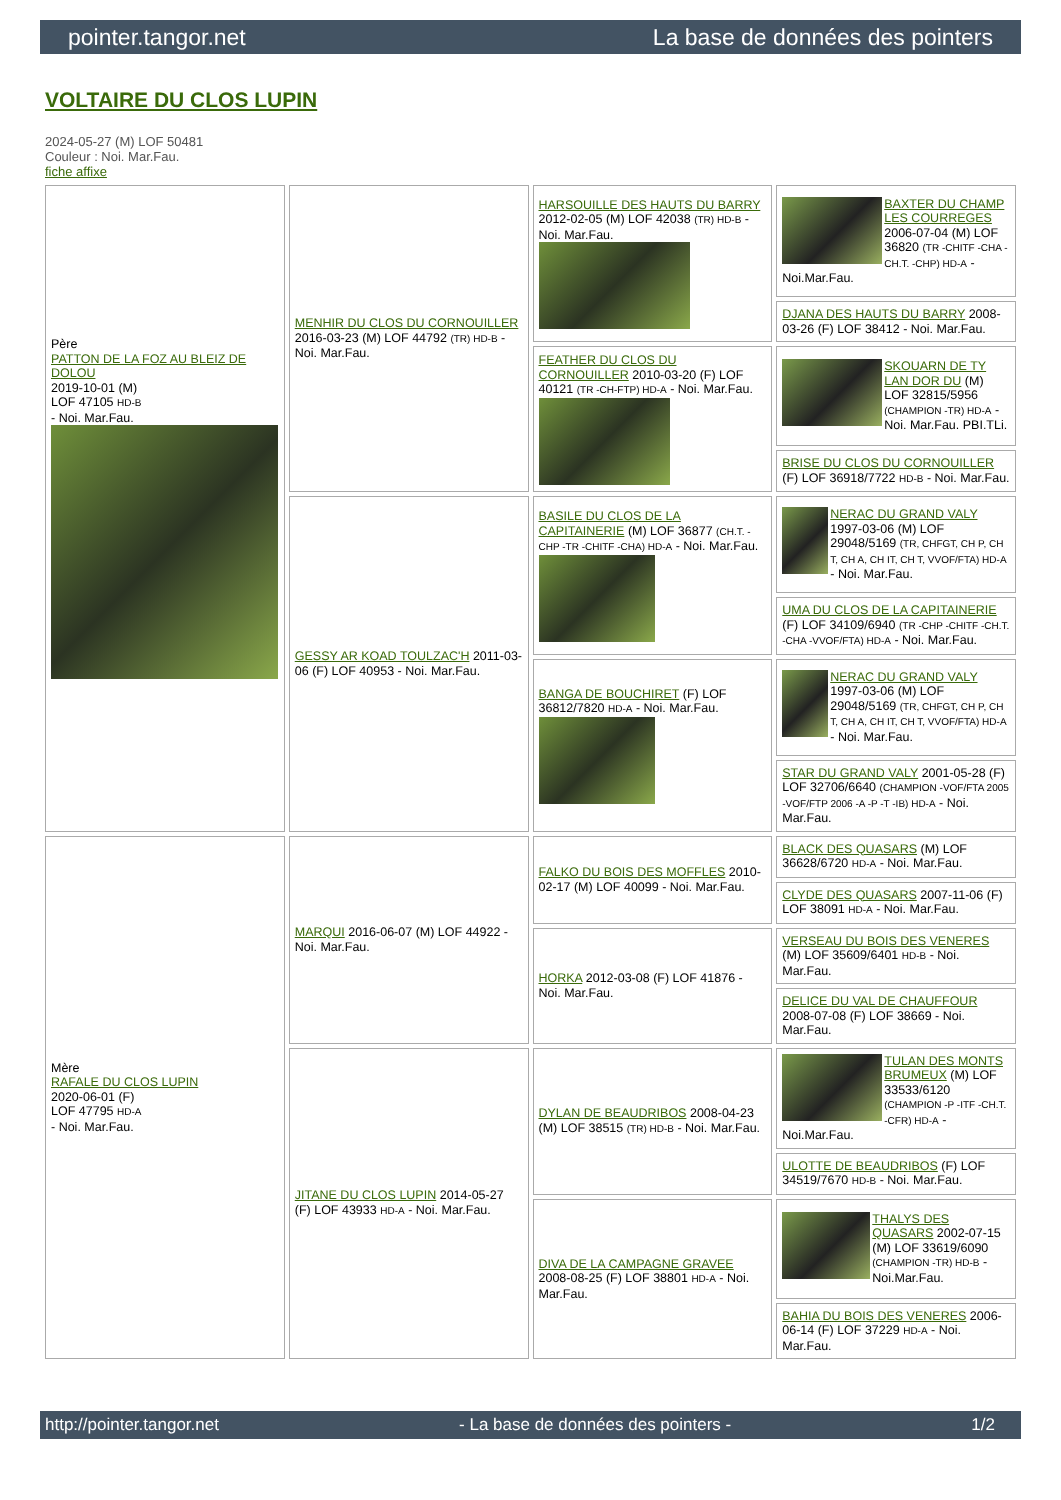pointer.tangor.net La base de données des pointers
VOLTAIRE DU CLOS LUPIN
2024-05-27 (M) LOF 50481
Couleur : Noi. Mar.Fau.
fiche affixe
| Père PATTON DE LA FOZ AU BLEIZ DE DOLOU 2019-10-01 (M) LOF 47105 HD-B - Noi. Mar.Fau. | MENHIR DU CLOS DU CORNOUILLER 2016-03-23 (M) LOF 44792 (TR) HD-B - Noi. Mar.Fau. | HARSOUILLE DES HAUTS DU BARRY 2012-02-05 (M) LOF 42038 (TR) HD-B - Noi. Mar.Fau. | BAXTER DU CHAMP LES COURREGES 2006-07-04 (M) LOF 36820 (TR -CHITF -CHA -CH.T. -CHP) HD-A - Noi.Mar.Fau. |
| | | | DJANA DES HAUTS DU BARRY 2008-03-26 (F) LOF 38412 - Noi. Mar.Fau. |
| | | FEATHER DU CLOS DU CORNOUILLER 2010-03-20 (F) LOF 40121 (TR -CH-FTP) HD-A - Noi. Mar.Fau. | SKOUARN DE TY LAN DOR DU (M) LOF 32815/5956 (CHAMPION -TR) HD-A - Noi. Mar.Fau. PBI.TLi. |
| | | | BRISE DU CLOS DU CORNOUILLER (F) LOF 36918/7722 HD-B - Noi. Mar.Fau. |
| | GESSY AR KOAD TOULZAC'H 2011-03-06 (F) LOF 40953 - Noi. Mar.Fau. | BASILE DU CLOS DE LA CAPITAINERIE (M) LOF 36877 (CH.T. -CHP -TR -CHITF -CHA) HD-A - Noi. Mar.Fau. | NERAC DU GRAND VALY 1997-03-06 (M) LOF 29048/5169 (TR, CHFGT, CH P, CH T, CH A, CH IT, CH T, VVOF/FTA) HD-A - Noi. Mar.Fau. |
| | | | UMA DU CLOS DE LA CAPITAINERIE (F) LOF 34109/6940 (TR -CHP -CHITF -CH.T. -CHA -VVOF/FTA) HD-A - Noi. Mar.Fau. |
| | | BANGA DE BOUCHIRET (F) LOF 36812/7820 HD-A - Noi. Mar.Fau. | NERAC DU GRAND VALY 1997-03-06 (M) LOF 29048/5169 (TR, CHFGT, CH P, CH T, CH A, CH IT, CH T, VVOF/FTA) HD-A - Noi. Mar.Fau. |
| | | | STAR DU GRAND VALY 2001-05-28 (F) LOF 32706/6640 (CHAMPION -VOF/FTA 2005 -VOF/FTP 2006 -A -P -T -IB) HD-A - Noi. Mar.Fau. |
| Mère RAFALE DU CLOS LUPIN 2020-06-01 (F) LOF 47795 HD-A - Noi. Mar.Fau. | MARQUI 2016-06-07 (M) LOF 44922 - Noi. Mar.Fau. | FALKO DU BOIS DES MOFFLES 2010-02-17 (M) LOF 40099 - Noi. Mar.Fau. | BLACK DES QUASARS (M) LOF 36628/6720 HD-A - Noi. Mar.Fau. |
| | | | CLYDE DES QUASARS 2007-11-06 (F) LOF 38091 HD-A - Noi. Mar.Fau. |
| | | HORKA 2012-03-08 (F) LOF 41876 - Noi. Mar.Fau. | VERSEAU DU BOIS DES VENERES (M) LOF 35609/6401 HD-B - Noi. Mar.Fau. |
| | | | DELICE DU VAL DE CHAUFFOUR 2008-07-08 (F) LOF 38669 - Noi. Mar.Fau. |
| | JITANE DU CLOS LUPIN 2014-05-27 (F) LOF 43933 HD-A - Noi. Mar.Fau. | DYLAN DE BEAUDRIBOS 2008-04-23 (M) LOF 38515 (TR) HD-B - Noi. Mar.Fau. | TULAN DES MONTS BRUMEUX (M) LOF 33533/6120 (CHAMPION -P -ITF -CH.T. -CFR) HD-A - Noi.Mar.Fau. |
| | | | ULOTTE DE BEAUDRIBOS (F) LOF 34519/7670 HD-B - Noi. Mar.Fau. |
| | | DIVA DE LA CAMPAGNE GRAVEE 2008-08-25 (F) LOF 38801 HD-A - Noi. Mar.Fau. | THALYS DES QUASARS 2002-07-15 (M) LOF 33619/6090 (CHAMPION -TR) HD-B - Noi.Mar.Fau. |
| | | | BAHIA DU BOIS DES VENERES 2006-06-14 (F) LOF 37229 HD-A - Noi. Mar.Fau. |
http://pointer.tangor.net - La base de données des pointers - 1/2